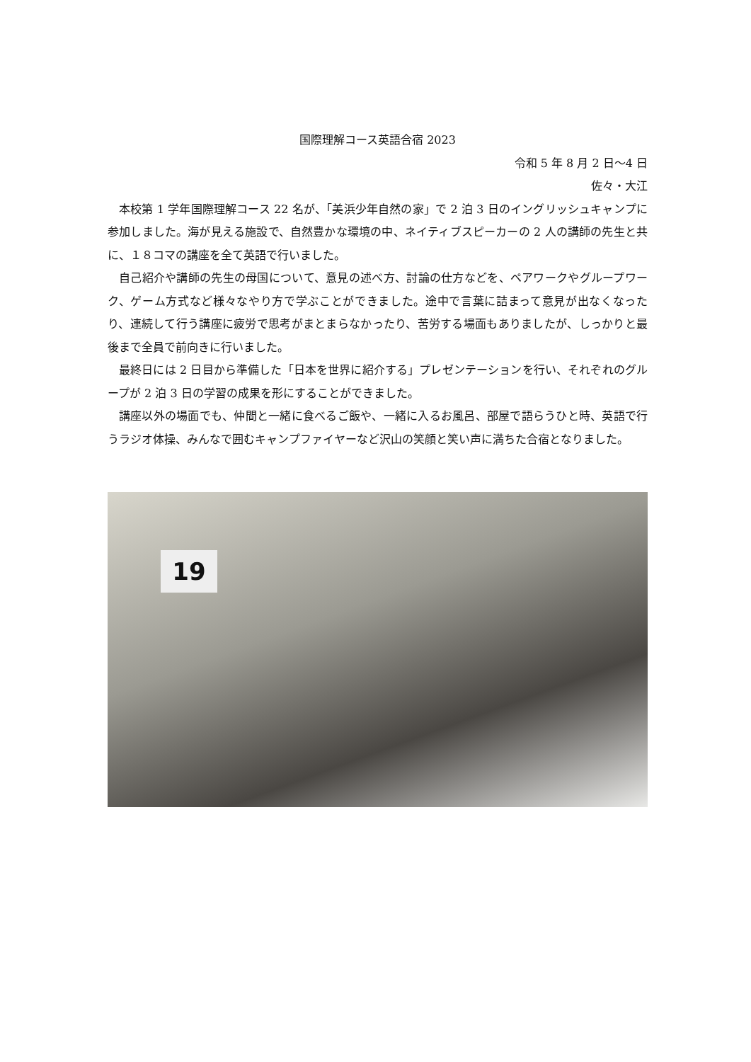国際理解コース英語合宿 2023
令和 5 年 8 月 2 日〜4 日
佐々・大江
本校第 1 学年国際理解コース 22 名が、「美浜少年自然の家」で 2 泊 3 日のイングリッシュキャンプに参加しました。海が見える施設で、自然豊かな環境の中、ネイティブスピーカーの 2 人の講師の先生と共に、１８コマの講座を全て英語で行いました。
自己紹介や講師の先生の母国について、意見の述べ方、討論の仕方などを、ペアワークやグループワーク、ゲーム方式など様々なやり方で学ぶことができました。途中で言葉に詰まって意見が出なくなったり、連続して行う講座に疲労で思考がまとまらなかったり、苦労する場面もありましたが、しっかりと最後まで全員で前向きに行いました。
最終日には 2 日目から準備した「日本を世界に紹介する」プレゼンテーションを行い、それぞれのグループが 2 泊 3 日の学習の成果を形にすることができました。
講座以外の場面でも、仲間と一緒に食べるご飯や、一緒に入るお風呂、部屋で語らうひと時、英語で行うラジオ体操、みんなで囲むキャンプファイヤーなど沢山の笑顔と笑い声に満ちた合宿となりました。
19